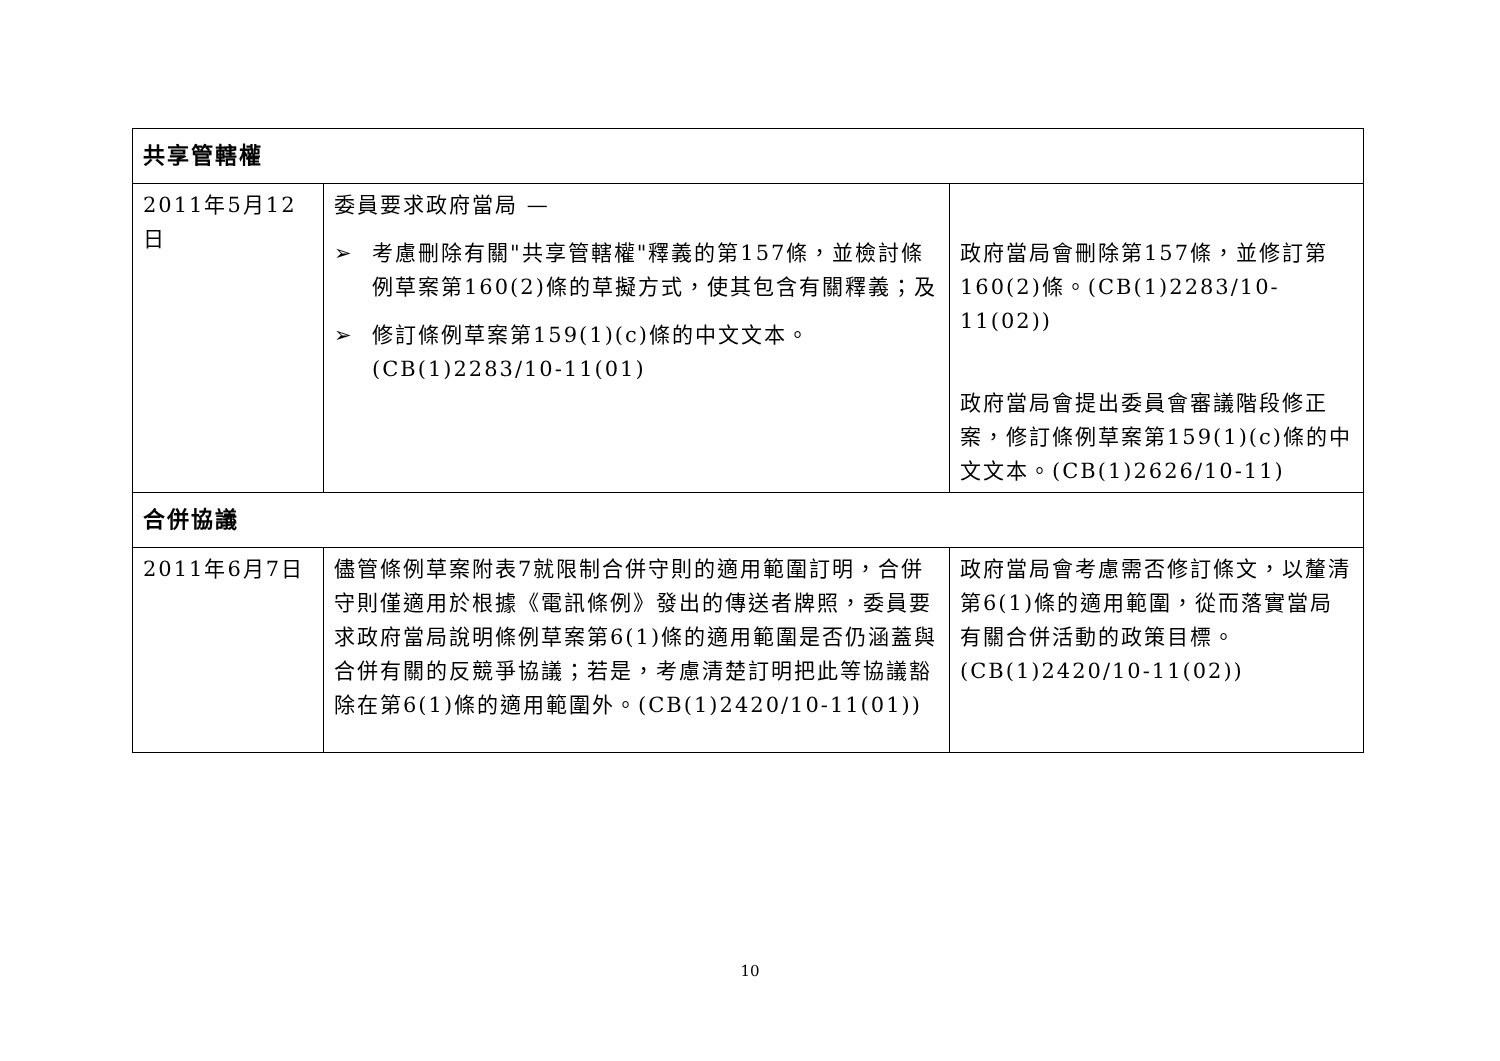| 共享管轄權 | | |
| 2011年5月12日 | 委員要求政府當局 — ➢ 考慮刪除有關"共享管轄權"釋義的第157條，並檢討條例草案第160(2)條的草擬方式，使其包含有關釋義；及 ➢ 修訂條例草案第159(1)(c)條的中文文本。(CB(1)2283/10-11(01) | 政府當局會刪除第157條，並修訂第160(2)條。(CB(1)2283/10-11(02)) 政府當局會提出委員會審議階段修正案，修訂條例草案第159(1)(c)條的中文文本。(CB(1)2626/10-11) |
| 合併協議 | | |
| 2011年6月7日 | 儘管條例草案附表7就限制合併守則的適用範圍訂明，合併守則僅適用於根據《電訊條例》發出的傳送者牌照，委員要求政府當局說明條例草案第6(1)條的適用範圍是否仍涵蓋與合併有關的反競爭協議；若是，考慮清楚訂明把此等協議豁除在第6(1)條的適用範圍外。(CB(1)2420/10-11(01)) | 政府當局會考慮需否修訂條文，以釐清第6(1)條的適用範圍，從而落實當局有關合併活動的政策目標。(CB(1)2420/10-11(02)) |
10